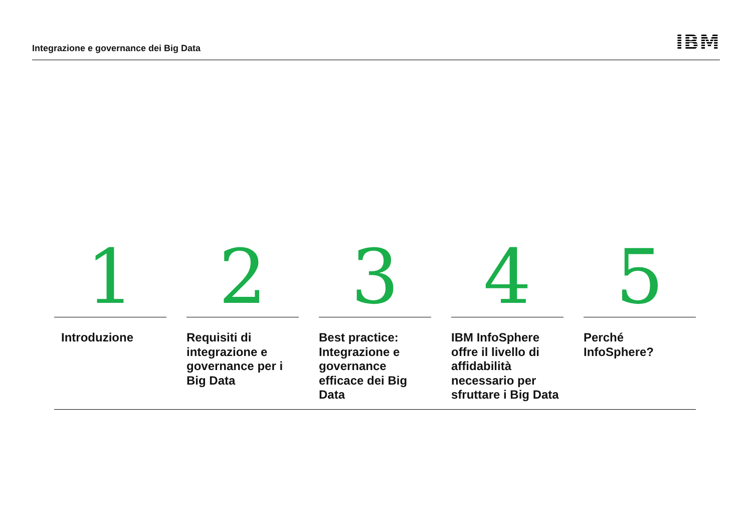Integrazione e governance dei Big Data
IBM
1
Introduzione
2
Requisiti di integrazione e governance per i Big Data
3
Best practice: Integrazione e governance efficace dei Big Data
4
IBM InfoSphere offre il livello di affidabilità necessario per sfruttare i Big Data
5
Perché InfoSphere?